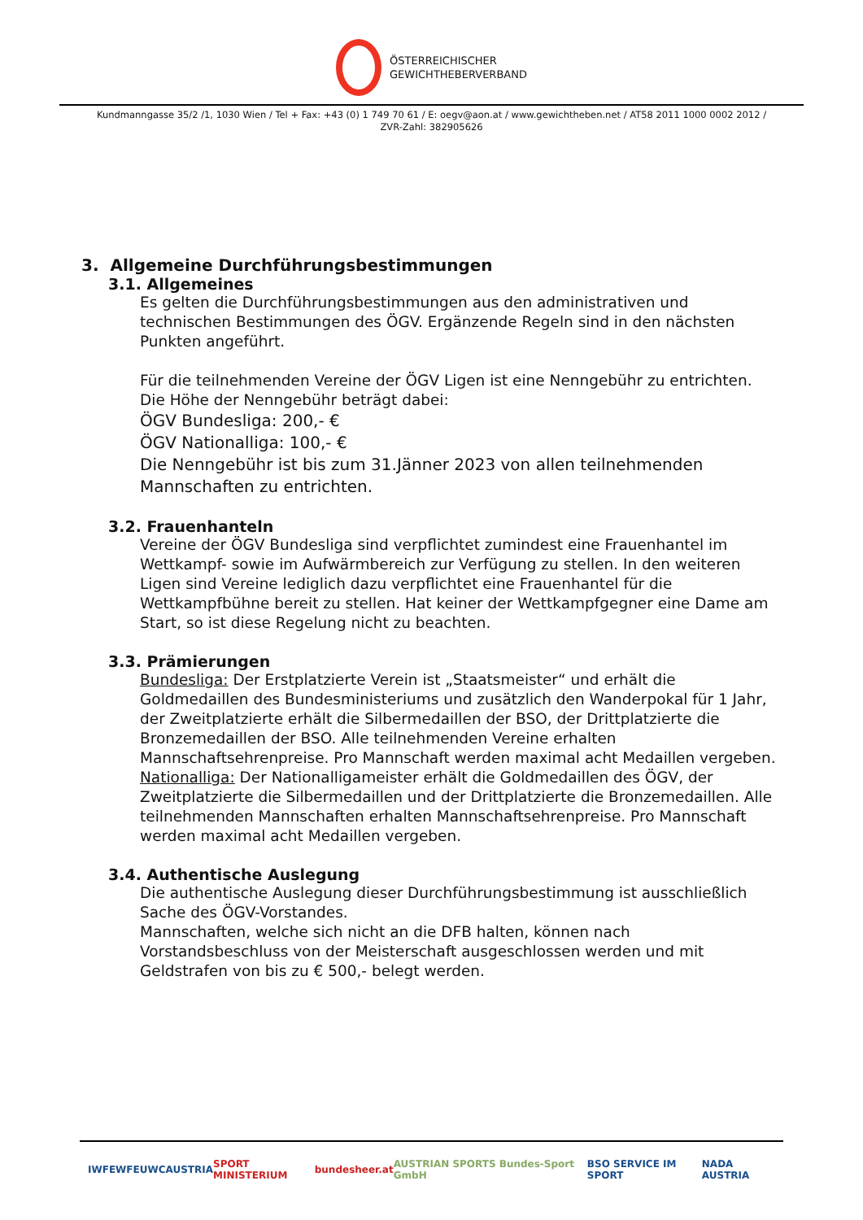ÖSTERREICHISCHER
GEWICHTHEBERVERBAND
Kundmanngasse 35/2 /1, 1030 Wien / Tel + Fax: +43 (0) 1 749 70 61 / E: oegv@aon.at / www.gewichtheben.net / AT58 2011 1000 0002 2012 /
ZVR-Zahl: 382905626
3. Allgemeine Durchführungsbestimmungen
3.1. Allgemeines
Es gelten die Durchführungsbestimmungen aus den administrativen und technischen Bestimmungen des ÖGV. Ergänzende Regeln sind in den nächsten Punkten angeführt.
Für die teilnehmenden Vereine der ÖGV Ligen ist eine Nenngebühr zu entrichten.
Die Höhe der Nenngebühr beträgt dabei:
ÖGV Bundesliga: 200,- €
ÖGV Nationalliga: 100,- €
Die Nenngebühr ist bis zum 31.Jänner 2023 von allen teilnehmenden Mannschaften zu entrichten.
3.2. Frauenhanteln
Vereine der ÖGV Bundesliga sind verpflichtet zumindest eine Frauenhantel im Wettkampf- sowie im Aufwärmbereich zur Verfügung zu stellen. In den weiteren Ligen sind Vereine lediglich dazu verpflichtet eine Frauenhantel für die Wettkampfbühne bereit zu stellen. Hat keiner der Wettkampfgegner eine Dame am Start, so ist diese Regelung nicht zu beachten.
3.3. Prämierungen
Bundesliga: Der Erstplatzierte Verein ist „Staatsmeister“ und erhält die Goldmedaillen des Bundesministeriums und zusätzlich den Wanderpokal für 1 Jahr, der Zweitplatzierte erhält die Silbermedaillen der BSO, der Drittplatzierte die Bronzemedaillen der BSO. Alle teilnehmenden Vereine erhalten Mannschaftsehrenpreise. Pro Mannschaft werden maximal acht Medaillen vergeben.
Nationalliga: Der Nationalligameister erhält die Goldmedaillen des ÖGV, der Zweitplatzierte die Silbermedaillen und der Drittplatzierte die Bronzemedaillen. Alle teilnehmenden Mannschaften erhalten Mannschaftsehrenpreise. Pro Mannschaft werden maximal acht Medaillen vergeben.
3.4. Authentische Auslegung
Die authentische Auslegung dieser Durchführungsbestimmung ist ausschließlich Sache des ÖGV-Vorstandes.
Mannschaften, welche sich nicht an die DFB halten, können nach Vorstandsbeschluss von der Meisterschaft ausgeschlossen werden und mit Geldstrafen von bis zu € 500,- belegt werden.
IWF EWF EUWC AUSTRIA SPORT MINISTERIUM bundesheer.at AUSTRIAN SPORTS Bundes-Sport GmbH BSO SERVICE IM SPORT NADA AUSTRIA